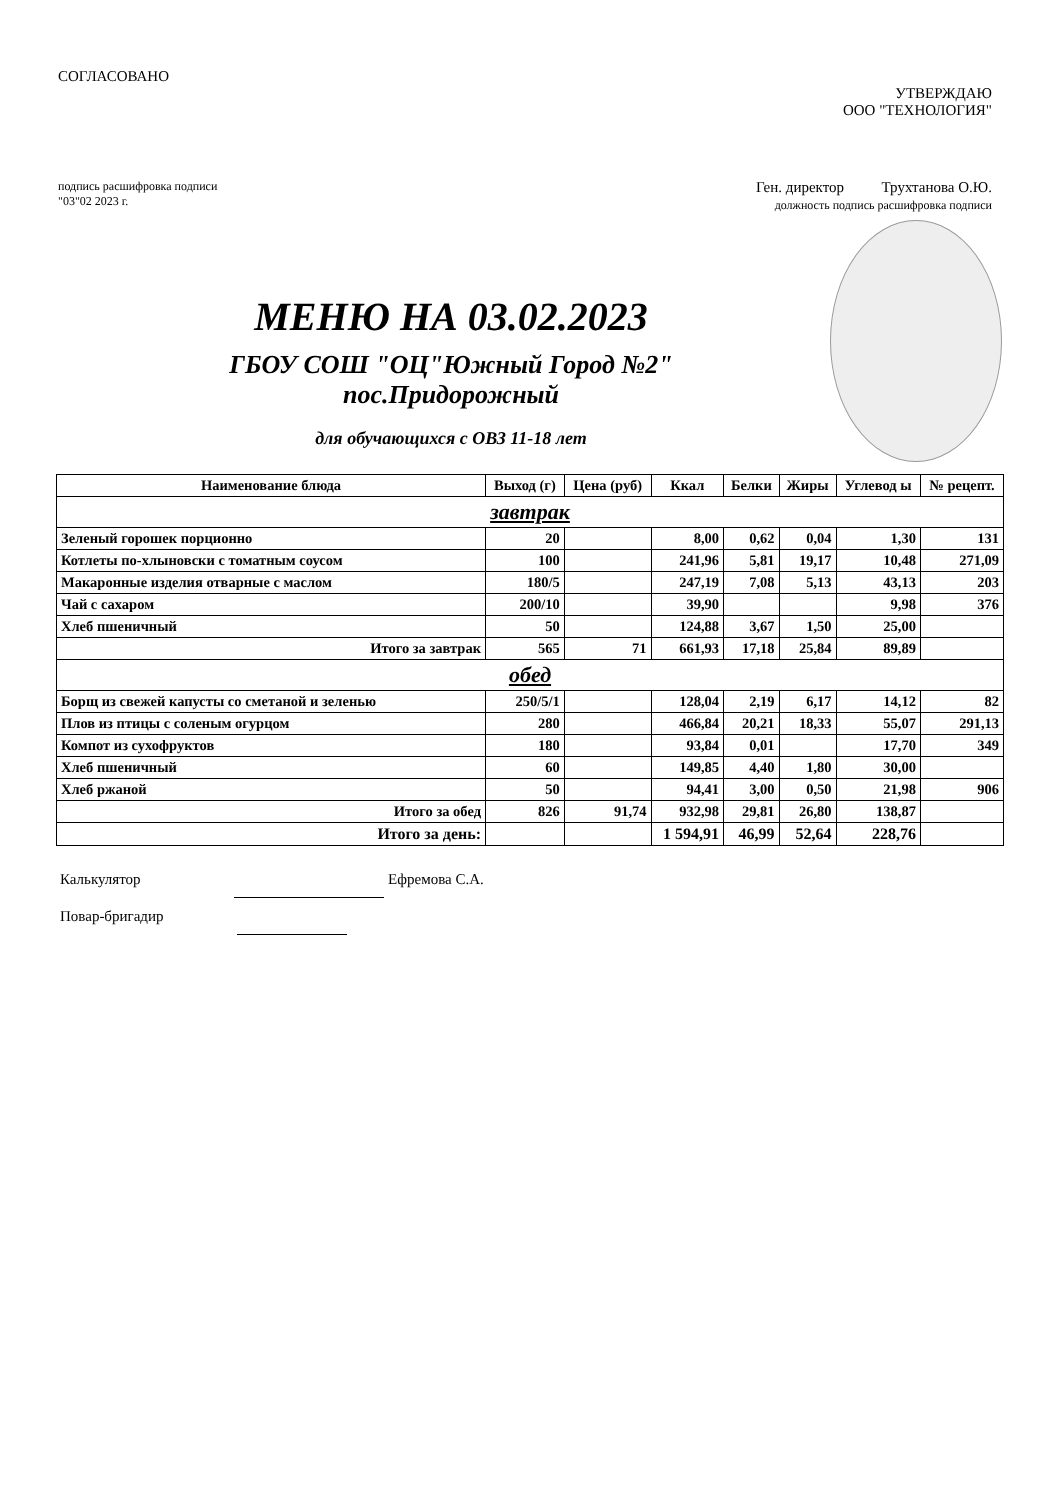СОГЛАСОВАНО
УТВЕРЖДАЮ
ООО "ТЕХНОЛОГИЯ"
подпись расшифровка подписи
"03"02 2023 г.
Ген. директор Трухтанова О.Ю.
должность подпись расшифровка подписи
МЕНЮ НА 03.02.2023
ГБОУ СОШ "ОЦ"Южный Город №2"
пос.Придорожный
для обучающихся с ОВЗ 11-18 лет
| Наименование блюда | Выход (г) | Цена (руб) | Ккал | Белки | Жиры | Углевод ы | № рецепт. |
| --- | --- | --- | --- | --- | --- | --- | --- |
| завтрак | | | | | | | |
| Зеленый горошек порционно | 20 | | 8,00 | 0,62 | 0,04 | 1,30 | 131 |
| Котлеты по-хлыновски с томатным соусом | 100 | | 241,96 | 5,81 | 19,17 | 10,48 | 271,09 |
| Макаронные изделия отварные с маслом | 180/5 | | 247,19 | 7,08 | 5,13 | 43,13 | 203 |
| Чай с сахаром | 200/10 | | 39,90 | | | 9,98 | 376 |
| Хлеб пшеничный | 50 | | 124,88 | 3,67 | 1,50 | 25,00 | |
| Итого за завтрак | 565 | 71 | 661,93 | 17,18 | 25,84 | 89,89 | |
| обед | | | | | | | |
| Борщ из свежей капусты со сметаной и зеленью | 250/5/1 | | 128,04 | 2,19 | 6,17 | 14,12 | 82 |
| Плов из птицы с соленым огурцом | 280 | | 466,84 | 20,21 | 18,33 | 55,07 | 291,13 |
| Компот из сухофруктов | 180 | | 93,84 | 0,01 | | 17,70 | 349 |
| Хлеб пшеничный | 60 | | 149,85 | 4,40 | 1,80 | 30,00 | |
| Хлеб ржаной | 50 | | 94,41 | 3,00 | 0,50 | 21,98 | 906 |
| Итого за обед | 826 | 91,74 | 932,98 | 29,81 | 26,80 | 138,87 | |
| Итого за день: | | | 1 594,91 | 46,99 | 52,64 | 228,76 | |
Калькулятор Ефремова С.А.
Повар-бригадир